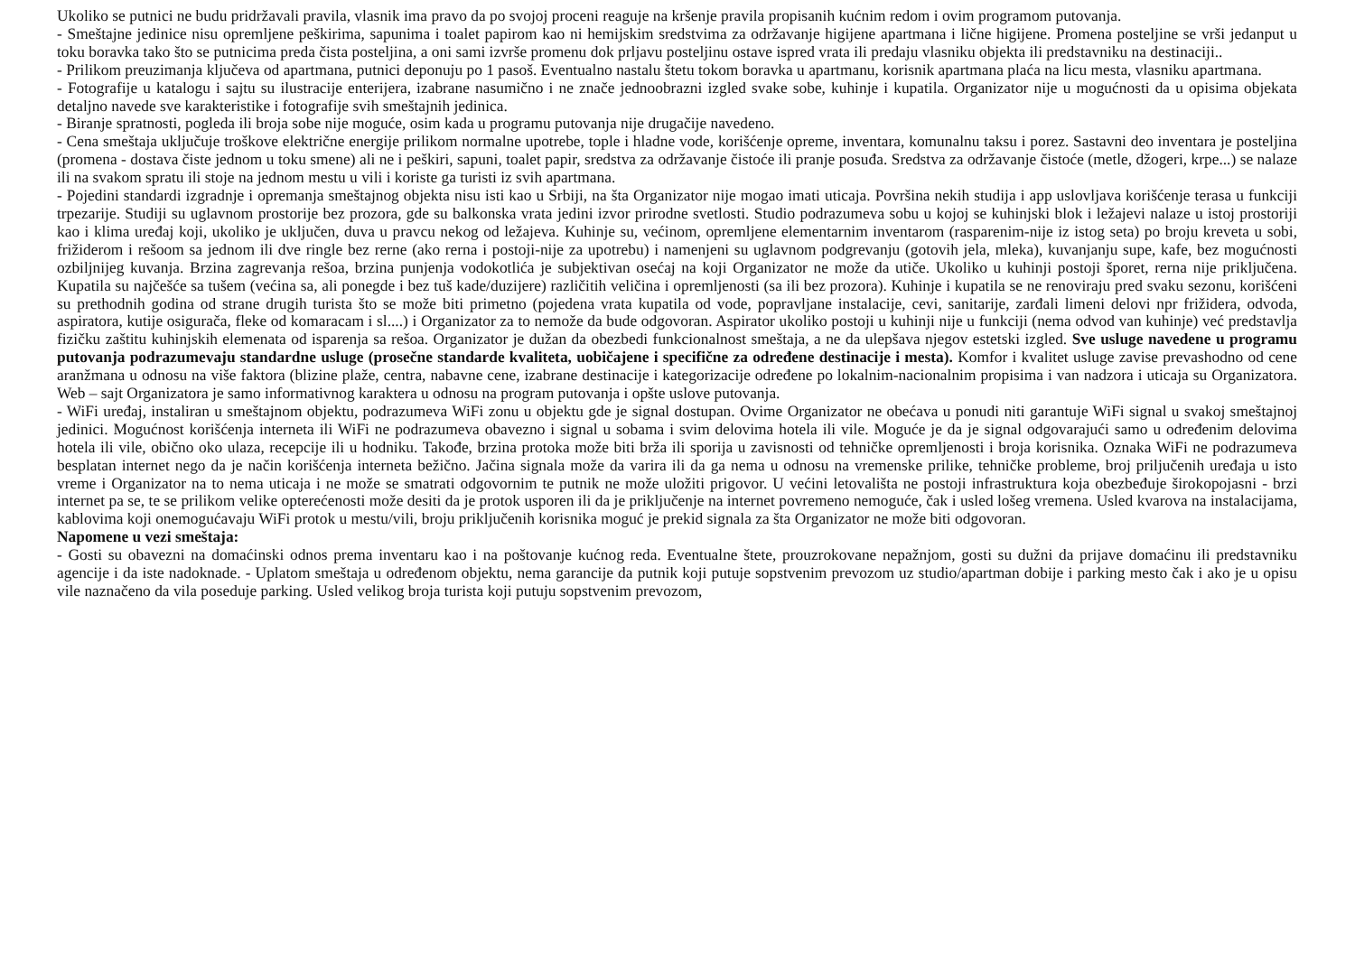Ukoliko se putnici ne budu pridržavali pravila, vlasnik ima pravo da po svojoj proceni reaguje na kršenje pravila propisanih kućnim redom i ovim programom putovanja.
- Smeštajne jedinice nisu opremljene peškirima, sapunima i toalet papirom kao ni hemijskim sredstvima za održavanje higijene apartmana i lične higijene. Promena posteljine se vrši jedanput u toku boravka tako što se putnicima preda čista posteljina, a oni sami izvrše promenu dok prljavu posteljinu ostave ispred vrata ili predaju vlasniku objekta ili predstavniku na destinaciji..
- Prilikom preuzimanja ključeva od apartmana, putnici deponuju po 1 pasoš. Eventualno nastalu štetu tokom boravka u apartmanu, korisnik apartmana plaća na licu mesta, vlasniku apartmana.
- Fotografije u katalogu i sajtu su ilustracije enterijera, izabrane nasumično i ne znače jednoobrazni izgled svake sobe, kuhinje i kupatila. Organizator nije u mogućnosti da u opisima objekata detaljno navede sve karakteristike i fotografije svih smeštajnih jedinica.
- Biranje spratnosti, pogleda ili broja sobe nije moguće, osim kada u programu putovanja nije drugačije navedeno.
- Cena smeštaja uključuje troškove električne energije prilikom normalne upotrebe, tople i hladne vode, korišćenje opreme, inventara, komunalnu taksu i porez. Sastavni deo inventara je posteljina (promena - dostava čiste jednom u toku smene) ali ne i peškiri, sapuni, toalet papir, sredstva za održavanje čistoće ili pranje posuđa. Sredstva za održavanje čistoće (metle, džogeri, krpe...) se nalaze ili na svakom spratu ili stoje na jednom mestu u vili i koriste ga turisti iz svih apartmana.
- Pojedini standardi izgradnje i opremanja smeštajnog objekta nisu isti kao u Srbiji, na šta Organizator nije mogao imati uticaja. Površina nekih studija i app uslovljava korišćenje terasa u funkciji trpezarije. Studiji su uglavnom prostorije bez prozora, gde su balkonska vrata jedini izvor prirodne svetlosti. Studio podrazumeva sobu u kojoj se kuhinjski blok i ležajevi nalaze u istoj prostoriji kao i klima uređaj koji, ukoliko je uključen, duva u pravcu nekog od ležajeva. Kuhinje su, većinom, opremljene elementarnim inventarom (rasparenim-nije iz istog seta) po broju kreveta u sobi, frižiderom i rešoom sa jednom ili dve ringle bez rerne (ako rerna i postoji-nije za upotrebu) i namenjeni su uglavnom podgrevanju (gotovih jela, mleka), kuvanjanju supe, kafe, bez mogućnosti ozbiljnijeg kuvanja. Brzina zagrevanja rešoa, brzina punjenja vodokotlića je subjektivan osećaj na koji Organizator ne može da utiče. Ukoliko u kuhinji postoji šporet, rerna nije priključena. Kupatila su najčešće sa tušem (većina sa, ali ponegde i bez tuš kade/duzijere) različitih veličina i opremljenosti (sa ili bez prozora). Kuhinje i kupatila se ne renoviraju pred svaku sezonu, korišćeni su prethodnih godina od strane drugih turista što se može biti primetno (pojedena vrata kupatila od vode, popravljane instalacije, cevi, sanitarije, zarđali limeni delovi npr frižidera, odvoda, aspiratora, kutije osigurača, fleke od komaracam i sl....) i Organizator za to nemože da bude odgovoran. Aspirator ukoliko postoji u kuhinji nije u funkciji (nema odvod van kuhinje) već predstavlja fizičku zaštitu kuhinjskih elemenata od isparenja sa rešoa. Organizator je dužan da obezbedi funkcionalnost smeštaja, a ne da ulepšava njegov estetski izgled. Sve usluge navedene u programu putovanja podrazumevaju standardne usluge (prosečne standarde kvaliteta, uobičajene i specifične za određene destinacije i mesta). Komfor i kvalitet usluge zavise prevashodno od cene aranžmana u odnosu na više faktora (blizine plaže, centra, nabavne cene, izabrane destinacije i kategorizacije određene po lokalnim-nacionalnim propisima i van nadzora i uticaja su Organizatora. Web – sajt Organizatora je samo informativnog karaktera u odnosu na program putovanja i opšte uslove putovanja.
- WiFi uređaj, instaliran u smeštajnom objektu, podrazumeva WiFi zonu u objektu gde je signal dostupan. Ovime Organizator ne obećava u ponudi niti garantuje WiFi signal u svakoj smeštajnoj jedinici. Mogućnost korišćenja interneta ili WiFi ne podrazumeva obavezno i signal u sobama i svim delovima hotela ili vile. Moguće je da je signal odgovarajući samo u određenim delovima hotela ili vile, obično oko ulaza, recepcije ili u hodniku. Takođe, brzina protoka može biti brža ili sporija u zavisnosti od tehničke opremljenosti i broja korisnika. Oznaka WiFi ne podrazumeva besplatan internet nego da je način korišćenja interneta bežično. Jačina signala može da varira ili da ga nema u odnosu na vremenske prilike, tehničke probleme, broj priljučenih uređaja u isto vreme i Organizator na to nema uticaja i ne može se smatrati odgovornim te putnik ne može uložiti prigovor. U većini letovališta ne postoji infrastruktura koja obezbeđuje širokopojasni - brzi internet pa se, te se prilikom velike opterećenosti može desiti da je protok usporen ili da je priključenje na internet povremeno nemoguće, čak i usled lošeg vremena. Usled kvarova na instalacijama, kablovima koji onemogućavaju WiFi protok u mestu/vili, broju priključenih korisnika moguć je prekid signala za šta Organizator ne može biti odgovoran.
Napomene u vezi smeštaja:
- Gosti su obavezni na domaćinski odnos prema inventaru kao i na poštovanje kućnog reda. Eventualne štete, prouzrokovane nepažnjom, gosti su dužni da prijave domaćinu ili predstavniku agencije i da iste nadoknade. - Uplatom smeštaja u određenom objektu, nema garancije da putnik koji putuje sopstvenim prevozom uz studio/apartman dobije i parking mesto čak i ako je u opisu vile naznačeno da vila poseduje parking. Usled velikog broja turista koji putuju sopstvenim prevozom,